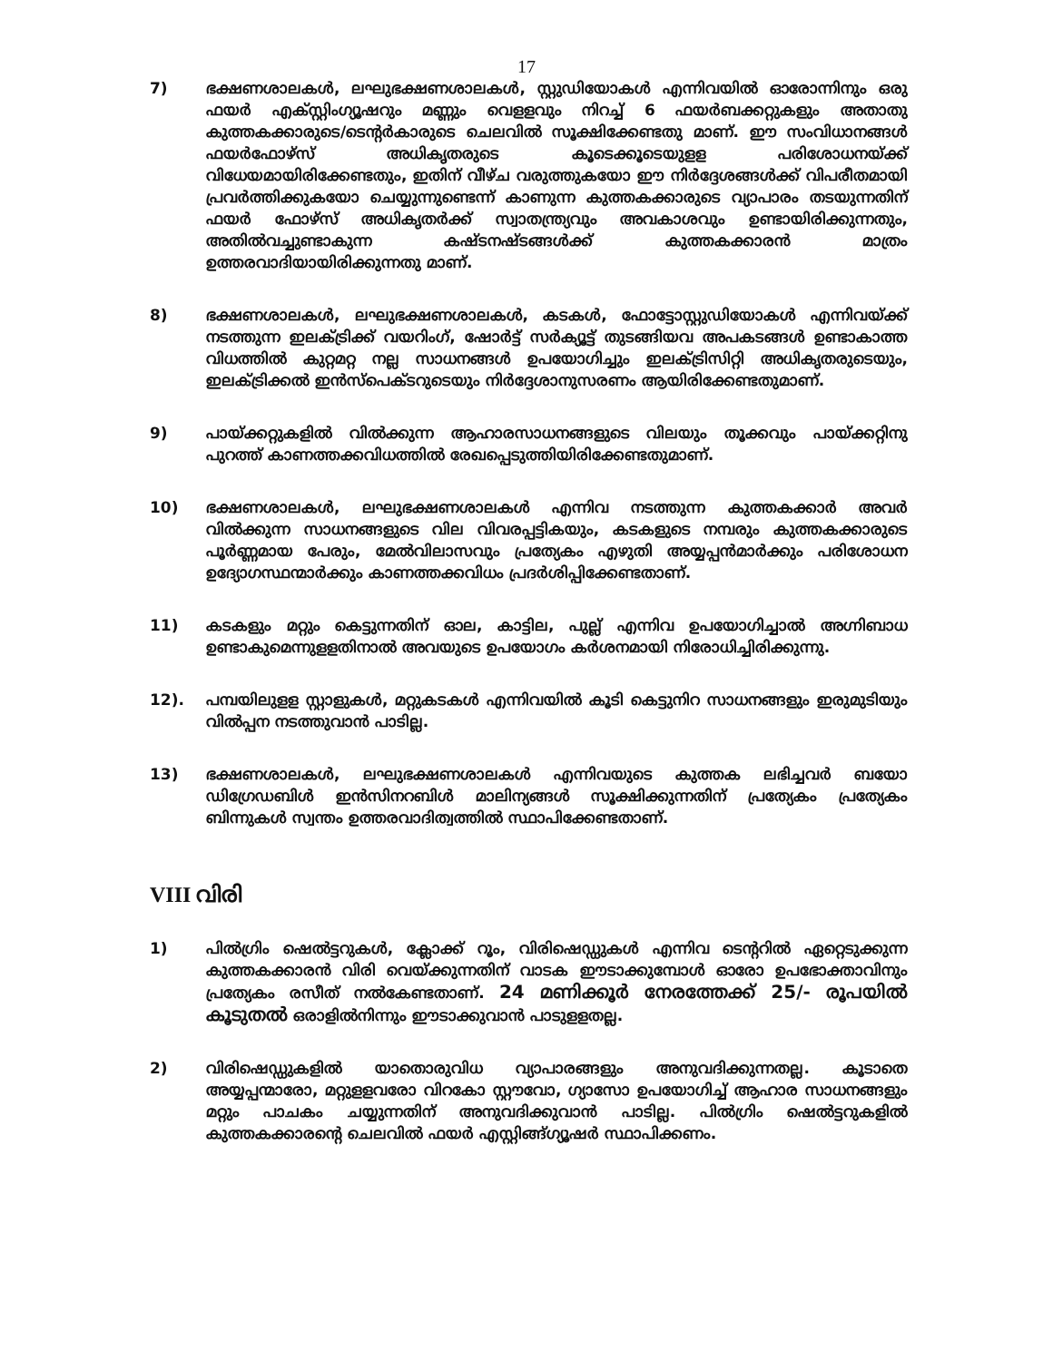17
7) ഭക്ഷണശാലകൾ, ലഘുഭക്ഷണശാലകൾ, സ്റ്റുഡിയോകൾ എന്നിവയിൽ ഓരോന്നിനും ഒരു ഫയർ എക്സ്റ്റിംഗ്യൂഷറും മണ്ണും വെളളവും നിറച്ച് 6 ഫയർബക്കറ്റുകളും അതാതു കുത്തകക്കാരുടെ/ടെന്റർകാരുടെ ചെലവിൽ സൂക്ഷിക്കേണ്ടതു മാണ്. ഈ സംവിധാനങ്ങൾ ഫയർഫോഴ്സ് അധികൃതരുടെ കൂടെക്കൂടെയുളള പരിശോധനയ്ക്ക് വിധേയമായിരിക്കേണ്ടതും, ഇതിന് വീഴ്ച വരുത്തുകയോ ഈ നിർദ്ദേശങ്ങൾക്ക് വിപരീതമായി പ്രവർത്തിക്കുകയോ ചെയ്യുന്നുണ്ടെന്ന് കാണുന്ന കുത്തകക്കാരുടെ വ്യാപാരം തടയുന്നതിന് ഫയർ ഫോഴ്സ് അധികൃതർക്ക് സ്വാതന്ത്ര്യവും അവകാശവും ഉണ്ടായിരിക്കുന്നതും, അതിൽവച്ചുണ്ടാകുന്ന കഷ്ടനഷ്ടങ്ങൾക്ക് കുത്തകക്കാരൻ മാത്രം ഉത്തരവാദിയായിരിക്കുന്നതു മാണ്.
8) ഭക്ഷണശാലകൾ, ലഘുഭക്ഷണശാലകൾ, കടകൾ, ഫോട്ടോസ്റ്റുഡിയോകൾ എന്നിവയ്ക്ക് നടത്തുന്ന ഇലക്ട്രിക്ക് വയറിംഗ്, ഷോർട്ട് സർക്യൂട്ട് തുടങ്ങിയവ അപകടങ്ങൾ ഉണ്ടാകാത്ത വിധത്തിൽ കുറ്റമറ്റ നല്ല സാധനങ്ങൾ ഉപയോഗിച്ചും ഇലക്ട്രിസിറ്റി അധികൃതരുടെയും, ഇലക്ട്രിക്കൽ ഇൻസ്പെക്ടറുടെയും നിർദ്ദേശാനുസരണം ആയിരിക്കേണ്ടതുമാണ്.
9) പായ്ക്കറ്റുകളിൽ വിൽക്കുന്ന ആഹാരസാധനങ്ങളുടെ വിലയും തൂക്കവും പായ്ക്കറ്റിനു പുറത്ത് കാണത്തക്കവിധത്തിൽ രേഖപ്പെടുത്തിയിരിക്കേണ്ടതുമാണ്.
10) ഭക്ഷണശാലകൾ, ലഘുഭക്ഷണശാലകൾ എന്നിവ നടത്തുന്ന കുത്തകക്കാർ അവർ വിൽക്കുന്ന സാധനങ്ങളുടെ വില വിവരപ്പട്ടികയും, കടകളുടെ നമ്പരും കുത്തകക്കാരുടെ പൂർണ്ണമായ പേരും, മേൽവിലാസവും പ്രത്യേകം എഴുതി അയ്യപ്പൻമാർക്കും പരിശോധന ഉദ്യോഗസ്ഥന്മാർക്കും കാണത്തക്കവിധം പ്രദർശിപ്പിക്കേണ്ടതാണ്.
11) കടകളും മറ്റും കെട്ടുന്നതിന് ഓല, കാട്ടില, പുല്ല് എന്നിവ ഉപയോഗിച്ചാൽ അഗ്നിബാധ ഉണ്ടാകുമെന്നുളളതിനാൽ അവയുടെ ഉപയോഗം കർശനമായി നിരോധിച്ചിരിക്കുന്നു.
12). പമ്പയിലുളള സ്റ്റാളുകൾ, മറ്റുകടകൾ എന്നിവയിൽ കൂടി കെട്ടുനിറ സാധനങ്ങളും ഇരുമുടിയും വിൽപ്പന നടത്തുവാൻ പാടില്ല.
13) ഭക്ഷണശാലകൾ, ലഘുഭക്ഷണശാലകൾ എന്നിവയുടെ കുത്തക ലഭിച്ചവർ ബയോ ഡിഗ്രേഡബിൾ ഇൻസിനറബിൾ മാലിന്യങ്ങൾ സൂക്ഷിക്കുന്നതിന് പ്രത്യേകം പ്രത്യേകം ബിന്നുകൾ സ്വന്തം ഉത്തരവാദിത്വത്തിൽ സ്ഥാപിക്കേണ്ടതാണ്.
VIII വിരി
1) പിൽഗ്രിം ഷെൽട്ടറുകൾ, ക്ലോക്ക് റൂം, വിരിഷെഡ്ഡുകൾ എന്നിവ ടെന്ററിൽ ഏറ്റെടുക്കുന്ന കുത്തകക്കാരൻ വിരി വെയ്ക്കുന്നതിന് വാടക ഈടാക്കുമ്പോൾ ഓരോ ഉപഭോക്താവിനും പ്രത്യേകം രസീത് നൽകേണ്ടതാണ്. 24 മണിക്കൂർ നേരത്തേക്ക് 25/- രൂപയിൽ കൂടുതൽ ഒരാളിൽനിന്നും ഈടാക്കുവാൻ പാടുളളതല്ല.
2) വിരിഷെഡ്ഡുകളിൽ യാതൊരുവിധ വ്യാപാരങ്ങളും അനുവദിക്കുന്നതല്ല. കൂടാതെ അയ്യപ്പന്മാരോ, മറ്റുളളവരോ വിറകോ സ്റ്റൗവോ, ഗ്യാസോ ഉപയോഗിച്ച് ആഹാര സാധനങ്ങളും മറ്റും പാചകം ചയ്യുന്നതിന് അനുവദിക്കുവാൻ പാടില്ല. പിൽഗ്രിം ഷെൽട്ടറുകളിൽ കുത്തകക്കാരന്റെ ചെലവിൽ ഫയർ എസ്റ്റിങ്ങ്ഗ്യൂഷർ സ്ഥാപിക്കണം.